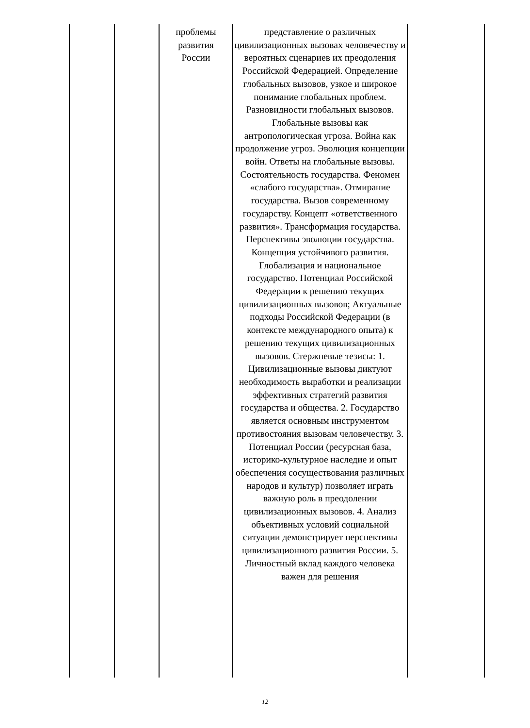| | | проблемы развития России | представление о различных цивилизационных вызовах человечеству и вероятных сценариев их преодоления Российской Федерацией. Определение глобальных вызовов, узкое и широкое понимание глобальных проблем. Разновидности глобальных вызовов. Глобальные вызовы как антропологическая угроза. Война как продолжение угроз. Эволюция концепции войн. Ответы на глобальные вызовы. Состоятельность государства. Феномен «слабого государства». Отмирание государства. Вызов современному государству. Концепт «ответственного развития». Трансформация государства. Перспективы эволюции государства. Концепция устойчивого развития. Глобализация и национальное государство. Потенциал Российской Федерации к решению текущих цивилизационных вызовов; Актуальные подходы Российской Федерации (в контексте международного опыта) к решению текущих цивилизационных вызовов. Стержневые тезисы: 1. Цивилизационные вызовы диктуют необходимость выработки и реализации эффективных стратегий развития государства и общества. 2. Государство является основным инструментом противостояния вызовам человечеству. 3. Потенциал России (ресурсная база, историко-культурное наследие и опыт обеспечения сосуществования различных народов и культур) позволяет играть важную роль в преодолении цивилизационных вызовов. 4. Анализ объективных условий социальной ситуации демонстрирует перспективы цивилизационного развития России. 5. Личностный вклад каждого человека важен для решения | |
12